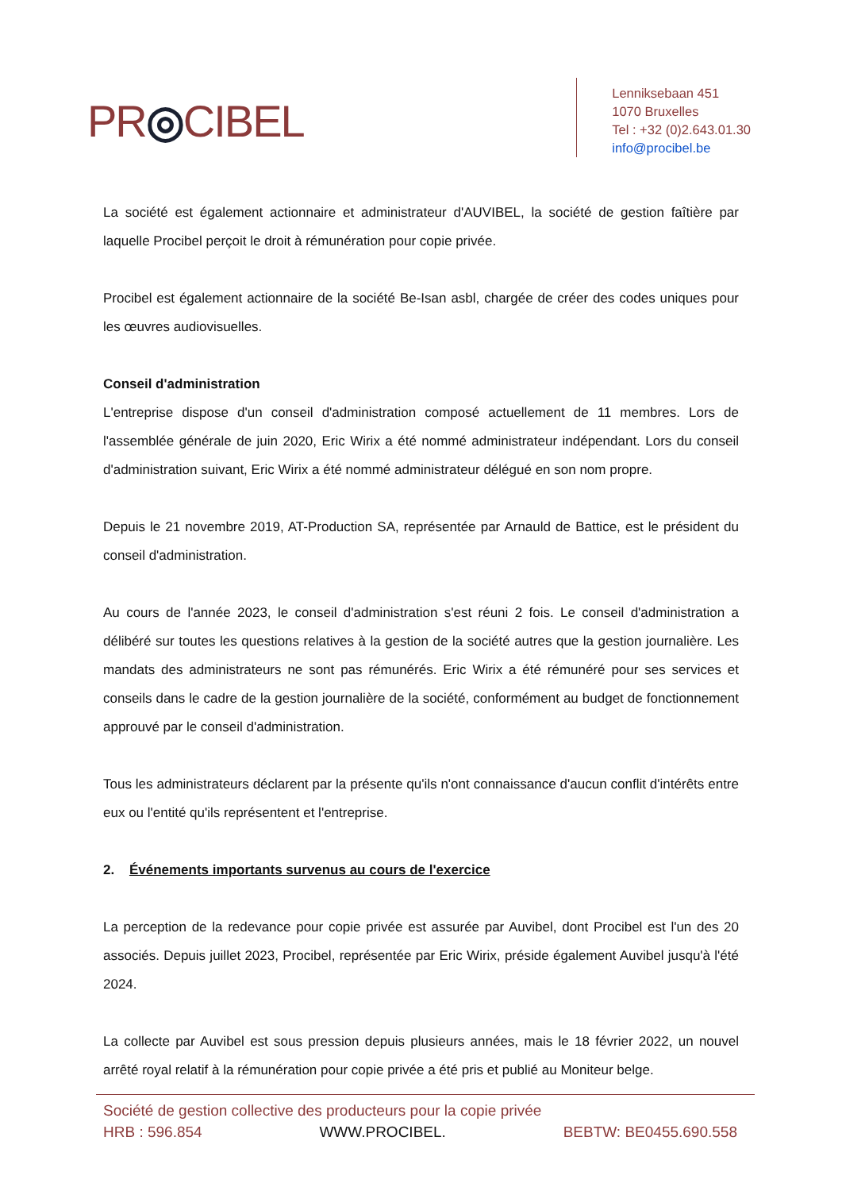PR◎CIBEL
Lenniksebaan 451
1070 Bruxelles
Tel : +32 (0)2.643.01.30
info@procibel.be
La société est également actionnaire et administrateur d'AUVIBEL, la société de gestion faîtière par laquelle Procibel perçoit le droit à rémunération pour copie privée.
Procibel est également actionnaire de la société Be-Isan asbl, chargée de créer des codes uniques pour les œuvres audiovisuelles.
Conseil d'administration
L'entreprise dispose d'un conseil d'administration composé actuellement de 11 membres. Lors de l'assemblée générale de juin 2020, Eric Wirix a été nommé administrateur indépendant. Lors du conseil d'administration suivant, Eric Wirix a été nommé administrateur délégué en son nom propre.
Depuis le 21 novembre 2019, AT-Production SA, représentée par Arnauld de Battice, est le président du conseil d'administration.
Au cours de l'année 2023, le conseil d'administration s'est réuni 2 fois. Le conseil d'administration a délibéré sur toutes les questions relatives à la gestion de la société autres que la gestion journalière. Les mandats des administrateurs ne sont pas rémunérés. Eric Wirix a été rémunéré pour ses services et conseils dans le cadre de la gestion journalière de la société, conformément au budget de fonctionnement approuvé par le conseil d'administration.
Tous les administrateurs déclarent par la présente qu'ils n'ont connaissance d'aucun conflit d'intérêts entre eux ou l'entité qu'ils représentent et l'entreprise.
2. Événements importants survenus au cours de l'exercice
La perception de la redevance pour copie privée est assurée par Auvibel, dont Procibel est l'un des 20 associés. Depuis juillet 2023, Procibel, représentée par Eric Wirix, préside également Auvibel jusqu'à l'été 2024.
La collecte par Auvibel est sous pression depuis plusieurs années, mais le 18 février 2022, un nouvel arrêté royal relatif à la rémunération pour copie privée a été pris et publié au Moniteur belge.
Société de gestion collective des producteurs pour la copie privée
HRB : 596.854 WWW.PROCIBEL. BEBTW: BE0455.690.558